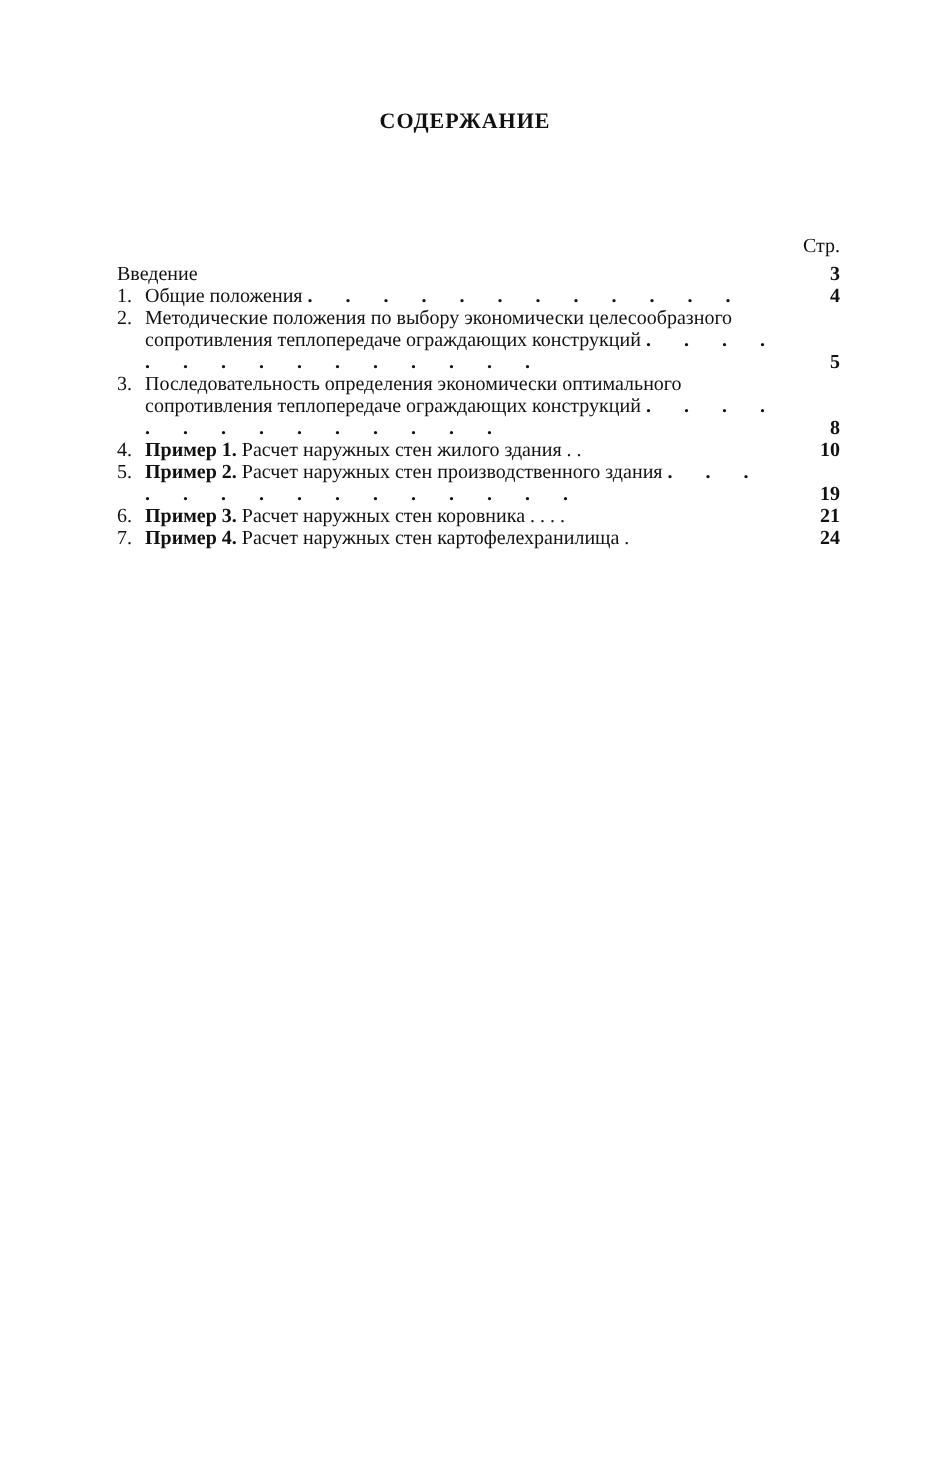СОДЕРЖАНИЕ
Стр.
| Введение | | 3 |
| 1. | Общие положения . . . . . . . . . . . . | 4 |
| 2. | Методические положения по выбору экономически целесообразного сопротивления теплопередаче ограждающих конструкций . . . . . . . . . . . . . . . | 5 |
| 3. | Последовательность определения экономически оптимального сопротивления теплопередаче ограждающих конструкций . . . . . . . . . . . . . . | 8 |
| 4. | Пример 1. Расчет наружных стен жилого здания . . | 10 |
| 5. | Пример 2. Расчет наружных стен производственного здания . . . . . . . . . . . . . . . | 19 |
| 6. | Пример 3. Расчет наружных стен коровника . . . . | 21 |
| 7. | Пример 4. Расчет наружных стен картофелехранилища . | 24 |